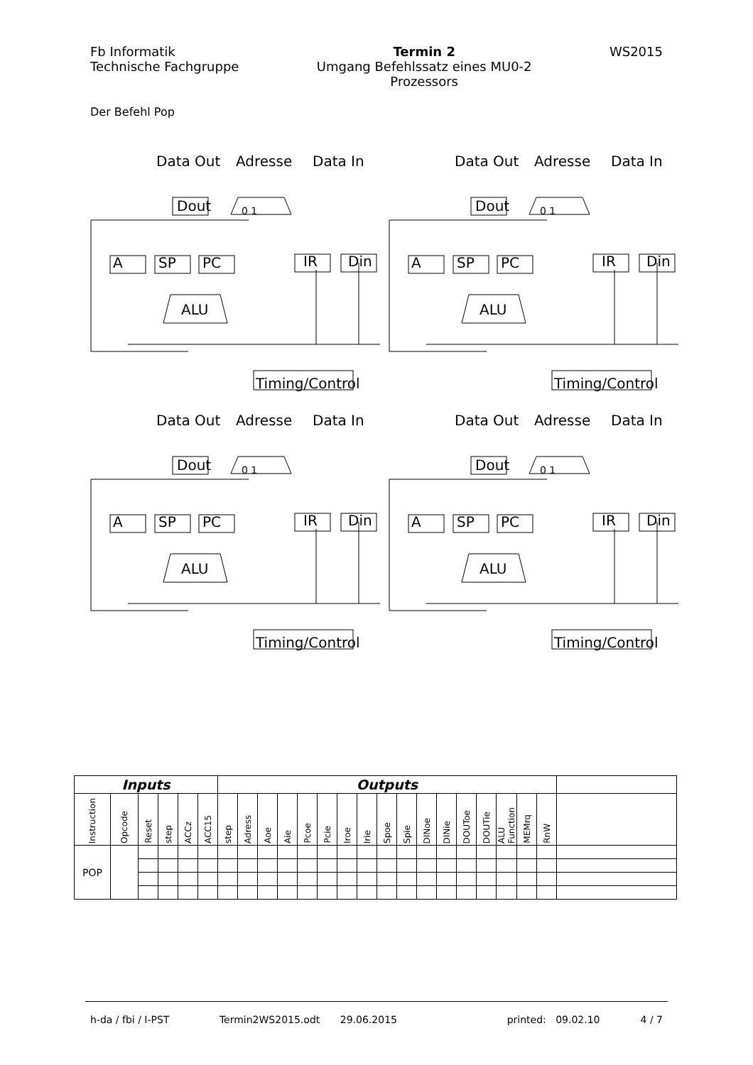Fb Informatik
Technische Fachgruppe
Termin 2
Umgang Befehlssatz eines MU0-2
Prozessors
WS2015
Der Befehl Pop
Data Out
Adresse
Data In
Dout
0 1
A
SP
PC
IR
Din
ALU
Timing/Control
Data Out
Adresse
Data In
Dout
0 1
A
SP
PC
IR
Din
ALU
Timing/Control
Data Out
Adresse
Data In
Dout
0 1
A
SP
PC
IR
Din
ALU
Timing/Control
Data Out
Adresse
Data In
Dout
0 1
A
SP
PC
IR
Din
ALU
Timing/Control
| Inputs | | | | | | Outputs | | | | | | | | | | | | | | | | | |
| --- | --- | --- | --- | --- | --- | --- | --- | --- | --- | --- | --- | --- | --- | --- | --- | --- | --- | --- | --- | --- | --- | --- | --- |
| Instruction | Opcode | Reset | step | ACCz | ACC15 | step | Adress | Aoe | Aie | Pcoe | Pcie | Iroe | Irie | Spoe | Spie | DINoe | DINie | DOUToe | DOUTie | ALU Function | MEMrq | RnW | |
| POP | | | | | | | | | | | | | | | | | | | | | | | |
h-da / fbi / I-PST Termin2WS2015.odt 29.06.2015 printed: 09.02.10 4 / 7